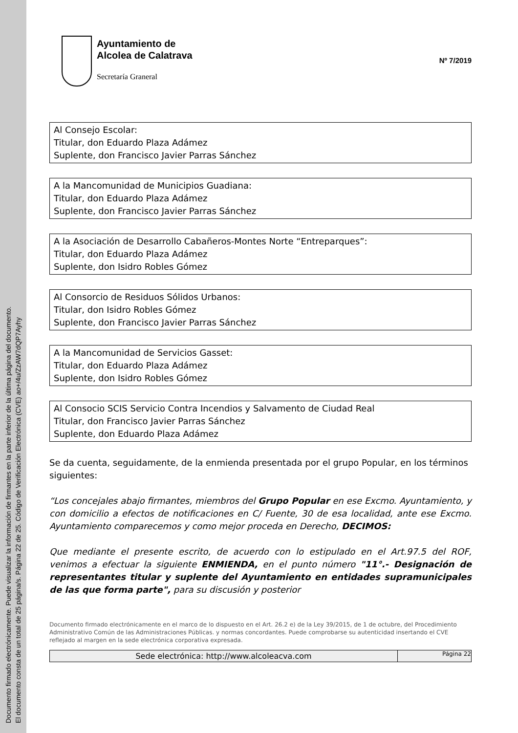Documento firmado electrónicamente. Puede visualizar la información de firmantes en la parte inferior de la última página del documento.
El documento consta de un total de 25 página/s. Página 22 de 25. Código de Verificación Electrónica (CVE) ao+/4u/ZzAW7dQP7Ayhy
Ayuntamiento de
Alcolea de Calatrava
Secretaría Graneral
Nº 7/2019
Al Consejo Escolar:
Titular, don Eduardo Plaza Adámez
Suplente, don Francisco Javier Parras Sánchez
A la Mancomunidad de Municipios Guadiana:
Titular, don Eduardo Plaza Adámez
Suplente, don Francisco Javier Parras Sánchez
A la Asociación de Desarrollo Cabañeros-Montes Norte “Entreparques”:
Titular, don Eduardo Plaza Adámez
Suplente, don Isidro Robles Gómez
Al Consorcio de Residuos Sólidos Urbanos:
Titular, don Isidro Robles Gómez
Suplente, don Francisco Javier Parras Sánchez
A la Mancomunidad de Servicios Gasset:
Titular, don Eduardo Plaza Adámez
Suplente, don Isidro Robles Gómez
Al Consocio SCIS Servicio Contra Incendios y Salvamento de Ciudad Real
Titular, don Francisco Javier Parras Sánchez
Suplente, don Eduardo Plaza Adámez
Se da cuenta, seguidamente, de la enmienda presentada por el grupo Popular, en los términos siguientes:
“Los concejales abajo firmantes, miembros del Grupo Popular en ese Excmo. Ayuntamiento, y con domicilio a efectos de notificaciones en C/ Fuente, 30 de esa localidad, ante ese Excmo. Ayuntamiento comparecemos y como mejor proceda en Derecho, DECIMOS:
Que mediante el presente escrito, de acuerdo con lo estipulado en el Art.97.5 del ROF, venimos a efectuar la siguiente ENMIENDA, en el punto número "11°.- Designación de representantes titular y suplente del Ayuntamiento en entidades supramunicipales de las que forma parte", para su discusión y posterior
Documento firmado electrónicamente en el marco de lo dispuesto en el Art. 26.2 e) de la Ley 39/2015, de 1 de octubre, del Procedimiento Administrativo Común de las Administraciones Públicas. y normas concordantes. Puede comprobarse su autenticidad insertando el CVE reflejado al margen en la sede electrónica corporativa expresada.
Sede electrónica: http://www.alcoleacva.com
Página 22